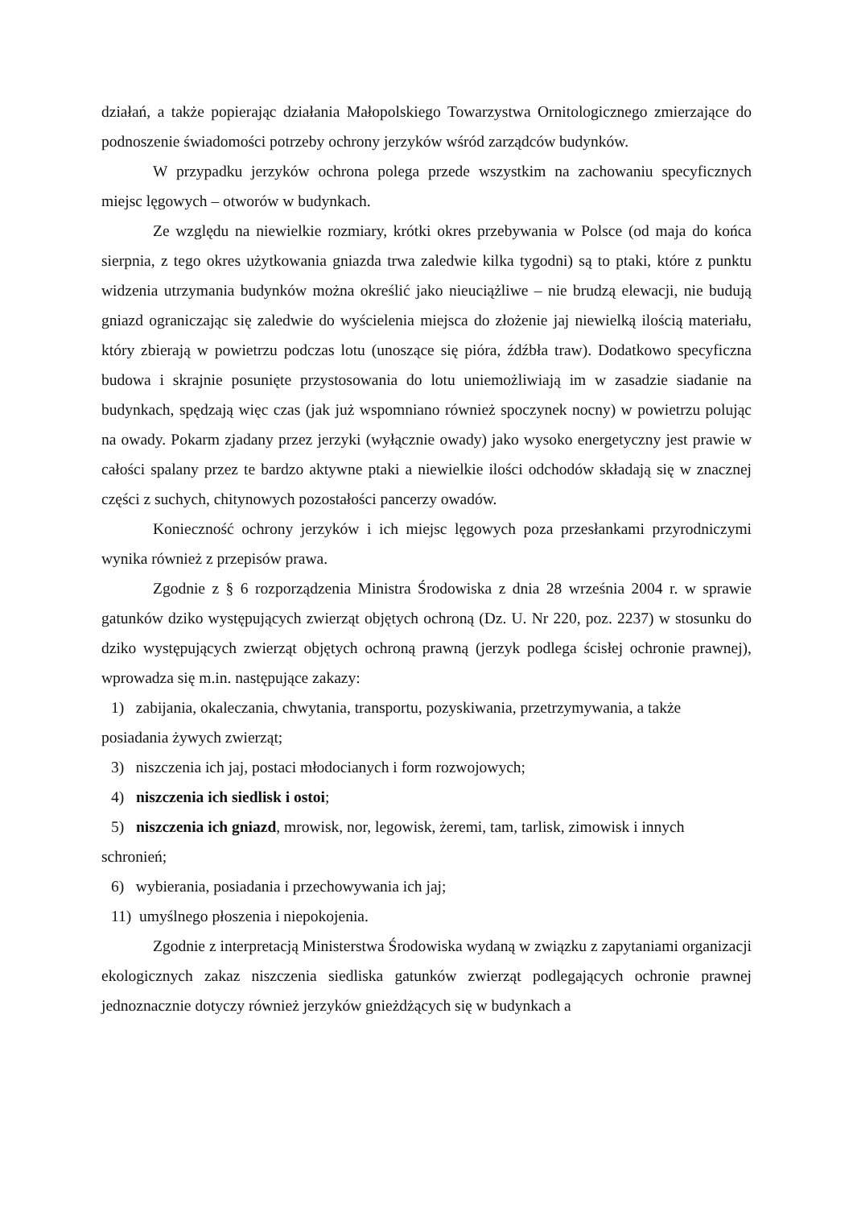działań, a także popierając działania Małopolskiego Towarzystwa Ornitologicznego zmierzające do podnoszenie świadomości potrzeby ochrony jerzyków wśród zarządców budynków.
W przypadku jerzyków ochrona polega przede wszystkim na zachowaniu specyficznych miejsc lęgowych – otworów w budynkach.
Ze względu na niewielkie rozmiary, krótki okres przebywania w Polsce (od maja do końca sierpnia, z tego okres użytkowania gniazda trwa zaledwie kilka tygodni) są to ptaki, które z punktu widzenia utrzymania budynków można określić jako nieuciążliwe – nie brudzą elewacji, nie budują gniazd ograniczając się zaledwie do wyścielenia miejsca do złożenie jaj niewielką ilością materiału, który zbierają w powietrzu podczas lotu (unoszące się pióra, źdźbła traw). Dodatkowo specyficzna budowa i skrajnie posunięte przystosowania do lotu uniemożliwiają im w zasadzie siadanie na budynkach, spędzają więc czas (jak już wspomniano również spoczynek nocny) w powietrzu polując na owady. Pokarm zjadany przez jerzyki (wyłącznie owady) jako wysoko energetyczny jest prawie w całości spalany przez te bardzo aktywne ptaki a niewielkie ilości odchodów składają się w znacznej części z suchych, chitynowych pozostałości pancerzy owadów.
Konieczność ochrony jerzyków i ich miejsc lęgowych poza przesłankami przyrodniczymi wynika również z przepisów prawa.
Zgodnie z § 6 rozporządzenia Ministra Środowiska z dnia 28 września 2004 r. w sprawie gatunków dziko występujących zwierząt objętych ochroną (Dz. U. Nr 220, poz. 2237) w stosunku do dziko występujących zwierząt objętych ochroną prawną (jerzyk podlega ścisłej ochronie prawnej), wprowadza się m.in. następujące zakazy:
1) zabijania, okaleczania, chwytania, transportu, pozyskiwania, przetrzymywania, a także posiadania żywych zwierząt;
3) niszczenia ich jaj, postaci młodocianych i form rozwojowych;
4) niszczenia ich siedlisk i ostoi;
5) niszczenia ich gniazd, mrowisk, nor, legowisk, żeremi, tam, tarlisk, zimowisk i innych schronień;
6) wybierania, posiadania i przechowywania ich jaj;
11) umyślnego płoszenia i niepokojenia.
Zgodnie z interpretacją Ministerstwa Środowiska wydaną w związku z zapytaniami organizacji ekologicznych zakaz niszczenia siedliska gatunków zwierząt podlegających ochronie prawnej jednoznacznie dotyczy również jerzyków gnieżdżących się w budynkach a